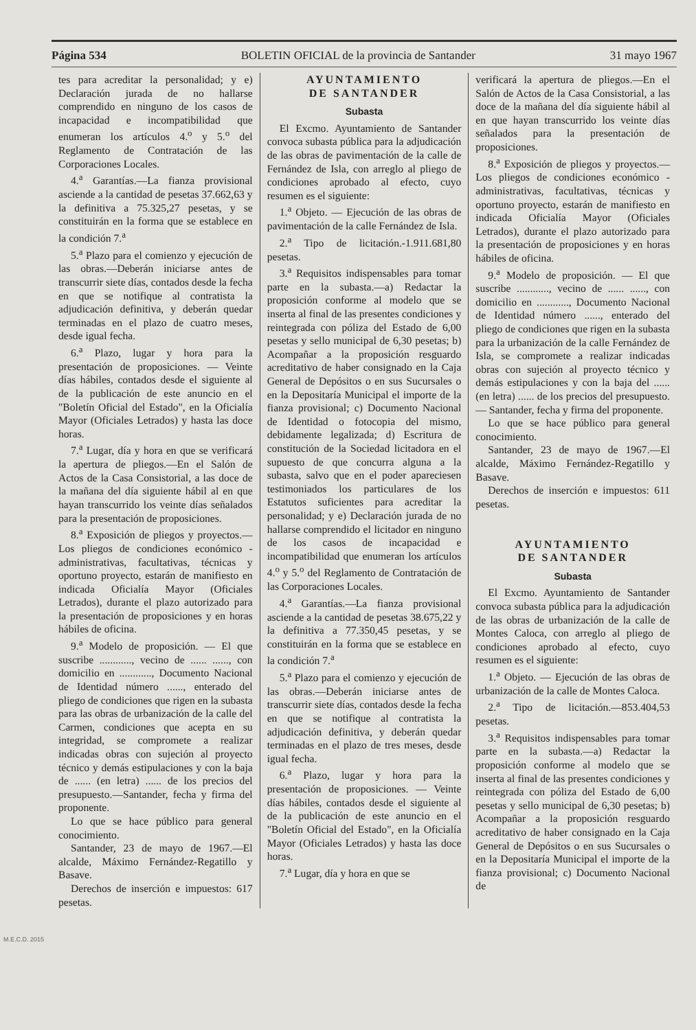Página 534 BOLETIN OFICIAL de la provincia de Santander 31 mayo 1967
tes para acreditar la personalidad; y e) Declaración jurada de no hallarse comprendido en ninguno de los casos de incapacidad e incompatibilidad que enumeran los artículos 4.<sup>o</sup> y 5.<sup>o</sup> del Reglamento de Contratación de las Corporaciones Locales.
4.<sup>a</sup> Garantías.—La fianza provisional asciende a la cantidad de pesetas 37.662,63 y la definitiva a 75.325,27 pesetas, y se constituirán en la forma que se establece en la condición 7.<sup>a</sup>
5.<sup>a</sup> Plazo para el comienzo y ejecución de las obras.—Deberán iniciarse antes de transcurrir siete días, contados desde la fecha en que se notifique al contratista la adjudicación definitiva, y deberán quedar terminadas en el plazo de cuatro meses, desde igual fecha.
6.<sup>a</sup> Plazo, lugar y hora para la presentación de proposiciones. — Veinte días hábiles, contados desde el siguiente al de la publicación de este anuncio en el "Boletín Oficial del Estado", en la Oficialía Mayor (Oficiales Letrados) y hasta las doce horas.
7.<sup>a</sup> Lugar, día y hora en que se verificará la apertura de pliegos.—En el Salón de Actos de la Casa Consistorial, a las doce de la mañana del día siguiente hábil al en que hayan transcurrido los veinte días señalados para la presentación de proposiciones.
8.<sup>a</sup> Exposición de pliegos y proyectos.—Los pliegos de condiciones económico - administrativas, facultativas, técnicas y oportuno proyecto, estarán de manifiesto en indicada Oficialía Mayor (Oficiales Letrados), durante el plazo autorizado para la presentación de proposiciones y en horas hábiles de oficina.
9.<sup>a</sup> Modelo de proposición. — El que suscribe ............, vecino de ...... ......, con domicilio en ............, Documento Nacional de Identidad número ......, enterado del pliego de condiciones que rigen en la subasta para las obras de urbanización de la calle del Carmen, condiciones que acepta en su integridad, se compromete a realizar indicadas obras con sujeción al proyecto técnico y demás estipulaciones y con la baja de ...... (en letra) ...... de los precios del presupuesto.—Santander, fecha y firma del proponente.
Lo que se hace público para general conocimiento.
Santander, 23 de mayo de 1967.—El alcalde, Máximo Fernández-Regatillo y Basave.
Derechos de inserción e impuestos: 617 pesetas.
AYUNTAMIENTO
DE SANTANDER
Subasta
El Excmo. Ayuntamiento de Santander convoca subasta pública para la adjudicación de las obras de pavimentación de la calle de Fernández de Isla, con arreglo al pliego de condiciones aprobado al efecto, cuyo resumen es el siguiente:
1.<sup>a</sup> Objeto. — Ejecución de las obras de pavimentación de la calle Fernández de Isla.
2.<sup>a</sup> Tipo de licitación.-1.911.681,80 pesetas.
3.<sup>a</sup> Requisitos indispensables para tomar parte en la subasta.—a) Redactar la proposición conforme al modelo que se inserta al final de las presentes condiciones y reintegrada con póliza del Estado de 6,00 pesetas y sello municipal de 6,30 pesetas; b) Acompañar a la proposición resguardo acreditativo de haber consignado en la Caja General de Depósitos o en sus Sucursales o en la Depositaría Municipal el importe de la fianza provisional; c) Documento Nacional de Identidad o fotocopia del mismo, debidamente legalizada; d) Escritura de constitución de la Sociedad licitadora en el supuesto de que concurra alguna a la subasta, salvo que en el poder apareciesen testimoniados los particulares de los Estatutos suficientes para acreditar la personalidad; y e) Declaración jurada de no hallarse comprendido el licitador en ninguno de los casos de incapacidad e incompatibilidad que enumeran los artículos 4.<sup>o</sup> y 5.<sup>o</sup> del Reglamento de Contratación de las Corporaciones Locales.
4.<sup>a</sup> Garantías.—La fianza provisional asciende a la cantidad de pesetas 38.675,22 y la definitiva a 77.350,45 pesetas, y se constituirán en la forma que se establece en la condición 7.<sup>a</sup>
5.<sup>a</sup> Plazo para el comienzo y ejecución de las obras.—Deberán iniciarse antes de transcurrir siete días, contados desde la fecha en que se notifique al contratista la adjudicación definitiva, y deberán quedar terminadas en el plazo de tres meses, desde igual fecha.
6.<sup>a</sup> Plazo, lugar y hora para la presentación de proposiciones. — Veinte días hábiles, contados desde el siguiente al de la publicación de este anuncio en el "Boletín Oficial del Estado", en la Oficialía Mayor (Oficiales Letrados) y hasta las doce horas.
7.<sup>a</sup> Lugar, día y hora en que se
verificará la apertura de pliegos.—En el Salón de Actos de la Casa Consistorial, a las doce de la mañana del día siguiente hábil al en que hayan transcurrido los veinte días señalados para la presentación de proposiciones.
8.<sup>a</sup> Exposición de pliegos y proyectos.—Los pliegos de condiciones económico - administrativas, facultativas, técnicas y oportuno proyecto, estarán de manifiesto en indicada Oficialía Mayor (Oficiales Letrados), durante el plazo autorizado para la presentación de proposiciones y en horas hábiles de oficina.
9.<sup>a</sup> Modelo de proposición. — El que suscribe ............, vecino de ...... ......, con domicilio en ............, Documento Nacional de Identidad número ......, enterado del pliego de condiciones que rigen en la subasta para la urbanización de la calle Fernández de Isla, se compromete a realizar indicadas obras con sujeción al proyecto técnico y demás estipulaciones y con la baja del ...... (en letra) ...... de los precios del presupuesto. — Santander, fecha y firma del proponente.
Lo que se hace público para general conocimiento.
Santander, 23 de mayo de 1967.—El alcalde, Máximo Fernández-Regatillo y Basave.
Derechos de inserción e impuestos: 611 pesetas.
AYUNTAMIENTO
DE SANTANDER
Subasta
El Excmo. Ayuntamiento de Santander convoca subasta pública para la adjudicación de las obras de urbanización de la calle de Montes Caloca, con arreglo al pliego de condiciones aprobado al efecto, cuyo resumen es el siguiente:
1.<sup>a</sup> Objeto. — Ejecución de las obras de urbanización de la calle de Montes Caloca.
2.<sup>a</sup> Tipo de licitación.—853.404,53 pesetas.
3.<sup>a</sup> Requisitos indispensables para tomar parte en la subasta.—a) Redactar la proposición conforme al modelo que se inserta al final de las presentes condiciones y reintegrada con póliza del Estado de 6,00 pesetas y sello municipal de 6,30 pesetas; b) Acompañar a la proposición resguardo acreditativo de haber consignado en la Caja General de Depósitos o en sus Sucursales o en la Depositaría Municipal el importe de la fianza provisional; c) Documento Nacional de
M.E.C.D. 2015